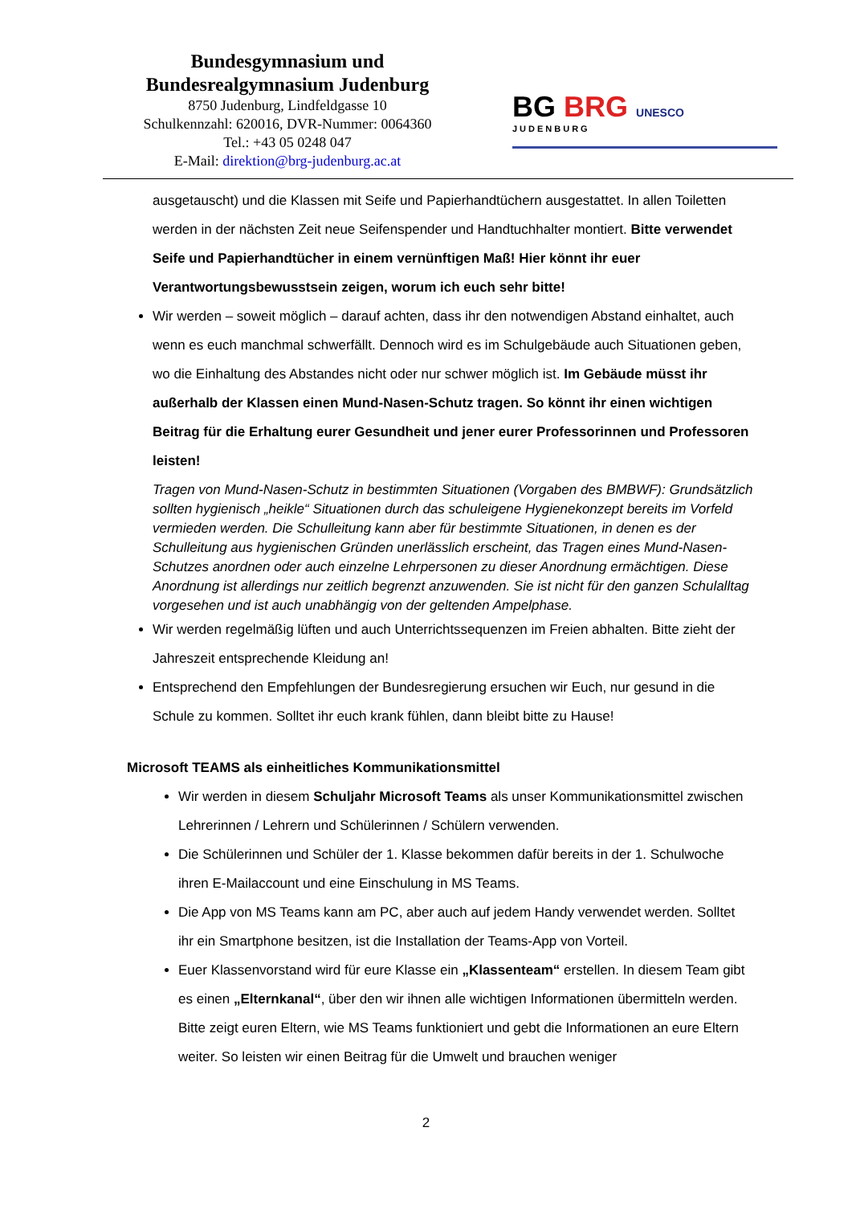Bundesgymnasium und
Bundesrealgymnasium Judenburg
8750 Judenburg, Lindfeldgasse 10
Schulkennzahl: 620016, DVR-Nummer: 0064360
Tel.: +43 05 0248 047
E-Mail: direktion@brg-judenburg.ac.at
BG BRG UNESCO
JUDENBURG
ausgetauscht) und die Klassen mit Seife und Papierhandtüchern ausgestattet. In allen Toiletten werden in der nächsten Zeit neue Seifenspender und Handtuchhalter montiert. Bitte verwendet Seife und Papierhandtücher in einem vernünftigen Maß! Hier könnt ihr euer Verantwortungsbewusstsein zeigen, worum ich euch sehr bitte!
Wir werden – soweit möglich – darauf achten, dass ihr den notwendigen Abstand einhaltet, auch wenn es euch manchmal schwerfällt. Dennoch wird es im Schulgebäude auch Situationen geben, wo die Einhaltung des Abstandes nicht oder nur schwer möglich ist. Im Gebäude müsst ihr außerhalb der Klassen einen Mund-Nasen-Schutz tragen. So könnt ihr einen wichtigen Beitrag für die Erhaltung eurer Gesundheit und jener eurer Professorinnen und Professoren leisten!
Tragen von Mund-Nasen-Schutz in bestimmten Situationen (Vorgaben des BMBWF): Grundsätzlich sollten hygienisch „heikle“ Situationen durch das schuleigene Hygienekonzept bereits im Vorfeld vermieden werden. Die Schulleitung kann aber für bestimmte Situationen, in denen es der Schulleitung aus hygienischen Gründen unerlässlich erscheint, das Tragen eines Mund-Nasen-Schutzes anordnen oder auch einzelne Lehrpersonen zu dieser Anordnung ermächtigen. Diese Anordnung ist allerdings nur zeitlich begrenzt anzuwenden. Sie ist nicht für den ganzen Schulalltag vorgesehen und ist auch unabhängig von der geltenden Ampelphase.
Wir werden regelmäßig lüften und auch Unterrichtssequenzen im Freien abhalten. Bitte zieht der Jahreszeit entsprechende Kleidung an!
Entsprechend den Empfehlungen der Bundesregierung ersuchen wir Euch, nur gesund in die Schule zu kommen. Solltet ihr euch krank fühlen, dann bleibt bitte zu Hause!
Microsoft TEAMS als einheitliches Kommunikationsmittel
Wir werden in diesem Schuljahr Microsoft Teams als unser Kommunikationsmittel zwischen Lehrerinnen / Lehrern und Schülerinnen / Schülern verwenden.
Die Schülerinnen und Schüler der 1. Klasse bekommen dafür bereits in der 1. Schulwoche ihren E-Mailaccount und eine Einschulung in MS Teams.
Die App von MS Teams kann am PC, aber auch auf jedem Handy verwendet werden. Solltet ihr ein Smartphone besitzen, ist die Installation der Teams-App von Vorteil.
Euer Klassenvorstand wird für eure Klasse ein „Klassenteam“ erstellen. In diesem Team gibt es einen „Elternkanal“, über den wir ihnen alle wichtigen Informationen übermitteln werden. Bitte zeigt euren Eltern, wie MS Teams funktioniert und gebt die Informationen an eure Eltern weiter. So leisten wir einen Beitrag für die Umwelt und brauchen weniger
2